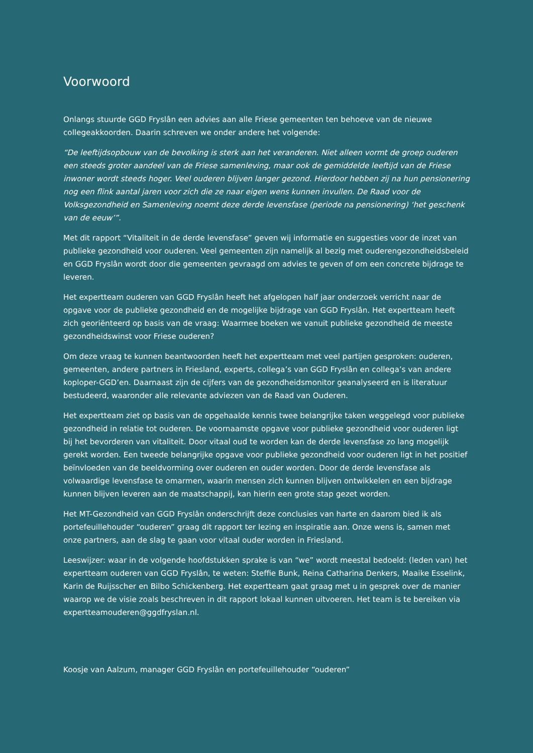Voorwoord
Onlangs stuurde GGD Fryslân een advies aan alle Friese gemeenten ten behoeve van de nieuwe collegeakkoorden. Daarin schreven we onder andere het volgende:
“De leeftijdsopbouw van de bevolking is sterk aan het veranderen. Niet alleen vormt de groep ouderen een steeds groter aandeel van de Friese samenleving, maar ook de gemiddelde leeftijd van de Friese inwoner wordt steeds hoger. Veel ouderen blijven langer gezond. Hierdoor hebben zij na hun pensionering nog een flink aantal jaren voor zich die ze naar eigen wens kunnen invullen. De Raad voor de Volksgezondheid en Samenleving noemt deze derde levensfase (periode na pensionering) ‘het geschenk van de eeuw’”.
Met dit rapport “Vitaliteit in de derde levensfase” geven wij informatie en suggesties voor de inzet van publieke gezondheid voor ouderen. Veel gemeenten zijn namelijk al bezig met ouderengezondheidsbeleid en GGD Fryslân wordt door die gemeenten gevraagd om advies te geven of om een concrete bijdrage te leveren.
Het expertteam ouderen van GGD Fryslân heeft het afgelopen half jaar onderzoek verricht naar de opgave voor de publieke gezondheid en de mogelijke bijdrage van GGD Fryslân. Het expertteam heeft zich georiënteerd op basis van de vraag: Waarmee boeken we vanuit publieke gezondheid de meeste gezondheidswinst voor Friese ouderen?
Om deze vraag te kunnen beantwoorden heeft het expertteam met veel partijen gesproken: ouderen, gemeenten, andere partners in Friesland, experts, collega’s van GGD Fryslân en collega’s van andere koploper-GGD’en. Daarnaast zijn de cijfers van de gezondheidsmonitor geanalyseerd en is literatuur bestudeerd, waaronder alle relevante adviezen van de Raad van Ouderen.
Het expertteam ziet op basis van de opgehaalde kennis twee belangrijke taken weggelegd voor publieke gezondheid in relatie tot ouderen. De voornaamste opgave voor publieke gezondheid voor ouderen ligt bij het bevorderen van vitaliteit. Door vitaal oud te worden kan de derde levensfase zo lang mogelijk gerekt worden. Een tweede belangrijke opgave voor publieke gezondheid voor ouderen ligt in het positief beïnvloeden van de beeldvorming over ouderen en ouder worden. Door de derde levensfase als volwaardige levensfase te omarmen, waarin mensen zich kunnen blijven ontwikkelen en een bijdrage kunnen blijven leveren aan de maatschappij, kan hierin een grote stap gezet worden.
Het MT-Gezondheid van GGD Fryslân onderschrijft deze conclusies van harte en daarom bied ik als portefeuillehouder “ouderen” graag dit rapport ter lezing en inspiratie aan. Onze wens is, samen met onze partners, aan de slag te gaan voor vitaal ouder worden in Friesland.
Leeswijzer: waar in de volgende hoofdstukken sprake is van “we” wordt meestal bedoeld: (leden van) het expertteam ouderen van GGD Fryslân, te weten: Steffie Bunk, Reina Catharina Denkers, Maaike Esselink, Karin de Ruijsscher en Bilbo Schickenberg. Het expertteam gaat graag met u in gesprek over de manier waarop we de visie zoals beschreven in dit rapport lokaal kunnen uitvoeren. Het team is te bereiken via expertteamouderen@ggdfryslan.nl.
Koosje van Aalzum, manager GGD Fryslân en portefeuillehouder “ouderen”